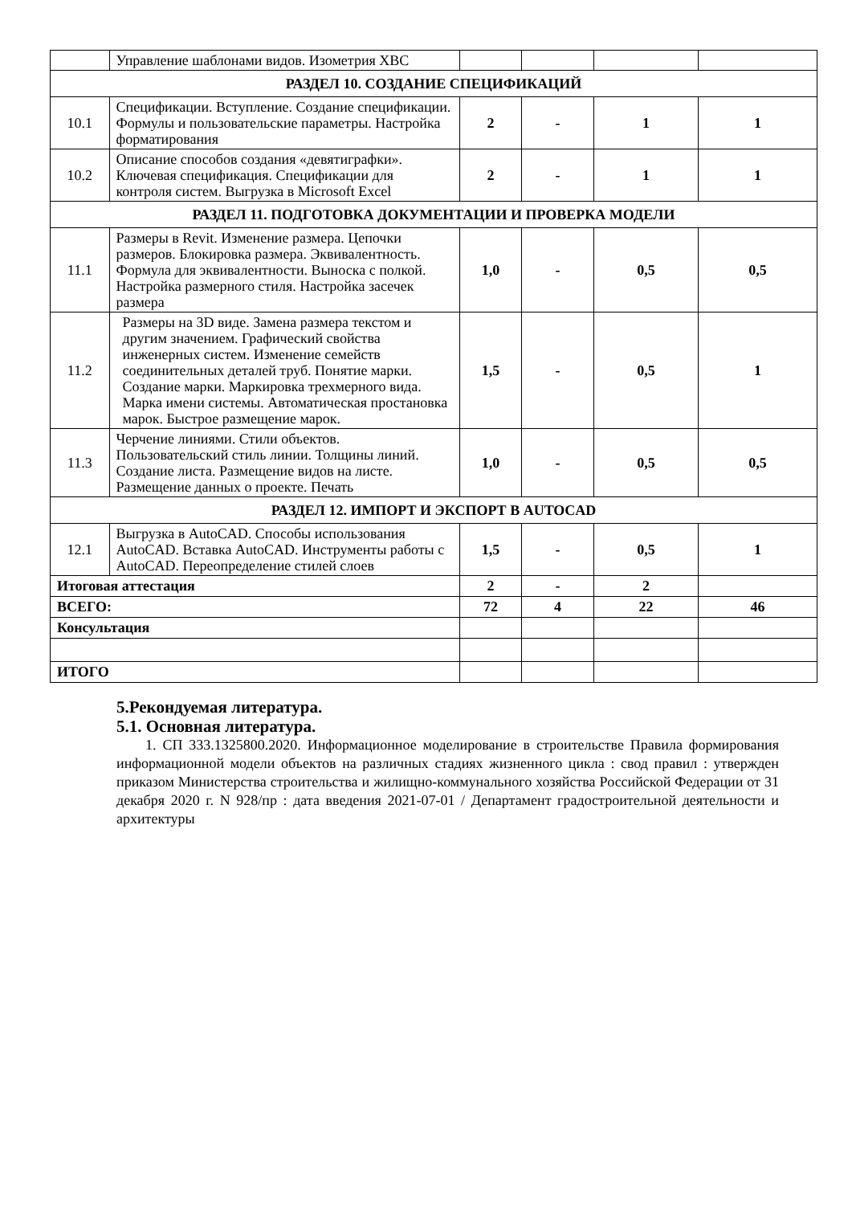| | Управление шаблонами видов. Изометрия ХВС | | | | |
| РАЗДЕЛ 10. СОЗДАНИЕ СПЕЦИФИКАЦИЙ | | | | | |
| 10.1 | Спецификации. Вступление. Создание спецификации. Формулы и пользовательские параметры. Настройка форматирования | 2 | - | 1 | 1 |
| 10.2 | Описание способов создания «девятиграфки». Ключевая спецификация. Спецификации для контроля систем. Выгрузка в Microsoft Excel | 2 | - | 1 | 1 |
| РАЗДЕЛ 11. ПОДГОТОВКА ДОКУМЕНТАЦИИ И ПРОВЕРКА МОДЕЛИ | | | | | |
| 11.1 | Размеры в Revit. Изменение размера. Цепочки размеров. Блокировка размера. Эквивалентность. Формула для эквивалентности. Выноска с полкой. Настройка размерного стиля. Настройка засечек размера | 1,0 | - | 0,5 | 0,5 |
| 11.2 | Размеры на 3D виде. Замена размера текстом и другим значением. Графический свойства инженерных систем. Изменение семейств соединительных деталей труб. Понятие марки. Создание марки. Маркировка трехмерного вида. Марка имени системы. Автоматическая простановка марок. Быстрое размещение марок. | 1,5 | - | 0,5 | 1 |
| 11.3 | Черчение линиями. Стили объектов. Пользовательский стиль линии. Толщины линий. Создание листа. Размещение видов на листе. Размещение данных о проекте. Печать | 1,0 | - | 0,5 | 0,5 |
| РАЗДЕЛ 12. ИМПОРТ И ЭКСПОРТ В AUTOCAD | | | | | |
| 12.1 | Выгрузка в AutoCAD. Способы использования AutoCAD. Вставка AutoCAD. Инструменты работы с AutoCAD. Переопределение стилей слоев | 1,5 | - | 0,5 | 1 |
| Итоговая аттестация | | 2 | - | 2 | |
| ВСЕГО: | | 72 | 4 | 22 | 46 |
| Консультация | | | | | |
| ИТОГО | | | | | |
5.Рекондуемая литература.
5.1. Основная литература.
1. СП 333.1325800.2020. Информационное моделирование в строительстве Правила формирования информационной модели объектов на различных стадиях жизненного цикла : свод правил : утвержден приказом Министерства строительства и жилищно-коммунального хозяйства Российской Федерации от 31 декабря 2020 г. N 928/пр : дата введения 2021-07-01 / Департамент градостроительной деятельности и архитектуры